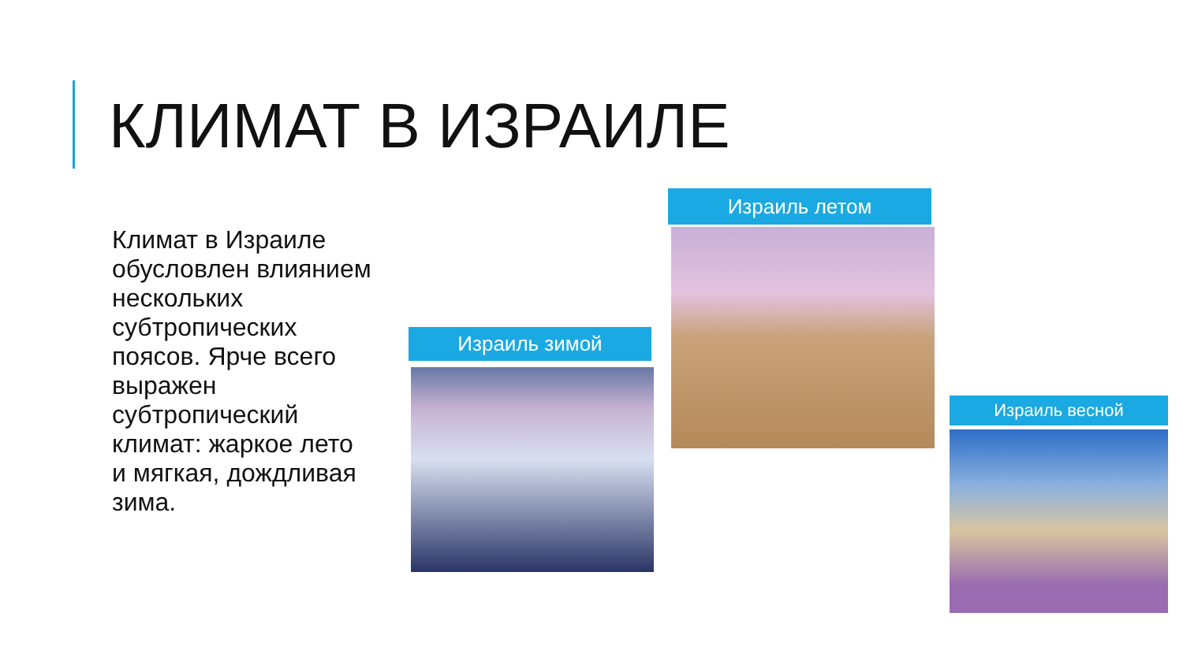КЛИМАТ В ИЗРАИЛЕ
Климат в Израиле обусловлен влиянием нескольких субтропических поясов. Ярче всего выражен субтропический климат: жаркое лето и мягкая, дождливая зима.
Израиль летом
Израиль зимой
Израиль весной